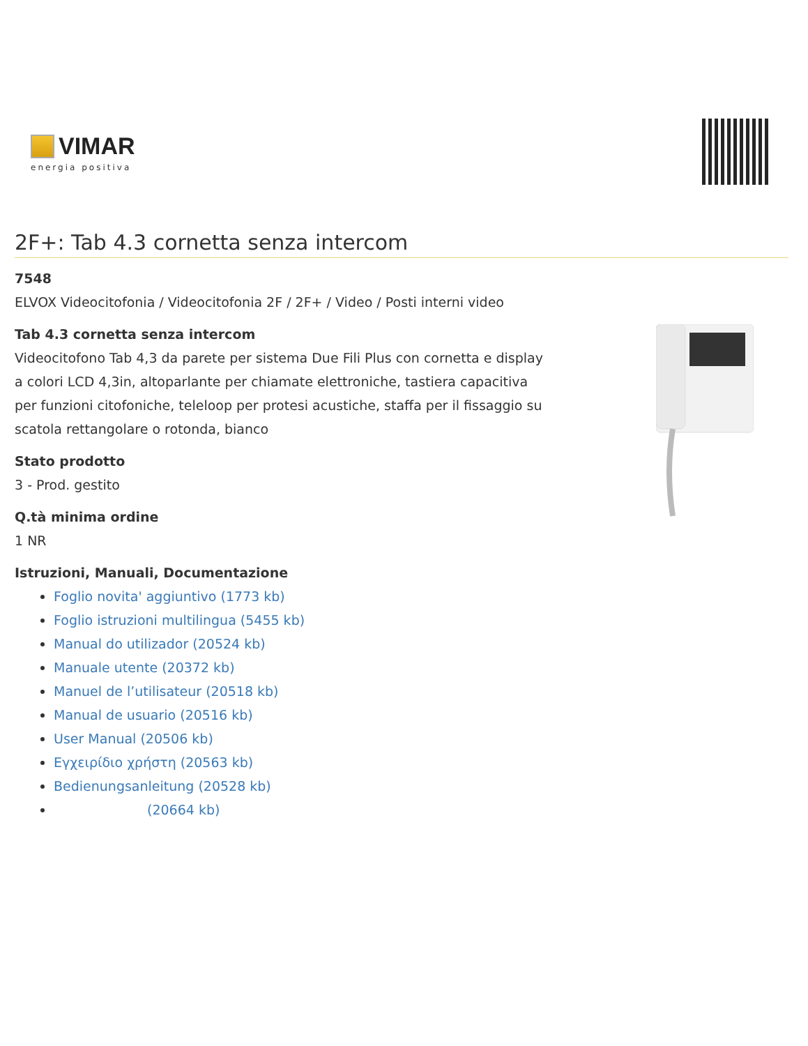VIMAR
energia positiva
2F+: Tab 4.3 cornetta senza intercom
7548
ELVOX Videocitofonia / Videocitofonia 2F / 2F+ / Video / Posti interni video
Tab 4.3 cornetta senza intercom
Videocitofono Tab 4,3 da parete per sistema Due Fili Plus con cornetta e display a colori LCD 4,3in, altoparlante per chiamate elettroniche, tastiera capacitiva per funzioni citofoniche, teleloop per protesi acustiche, staffa per il fissaggio su scatola rettangolare o rotonda, bianco
Stato prodotto
3 - Prod. gestito
Q.tà minima ordine
1 NR
Istruzioni, Manuali, Documentazione
Foglio novita' aggiuntivo (1773 kb)
Foglio istruzioni multilingua (5455 kb)
Manual do utilizador (20524 kb)
Manuale utente (20372 kb)
Manuel de l’utilisateur (20518 kb)
Manual de usuario (20516 kb)
User Manual (20506 kb)
Εγχειρίδιο χρήστη (20563 kb)
Bedienungsanleitung (20528 kb)
(20664 kb)